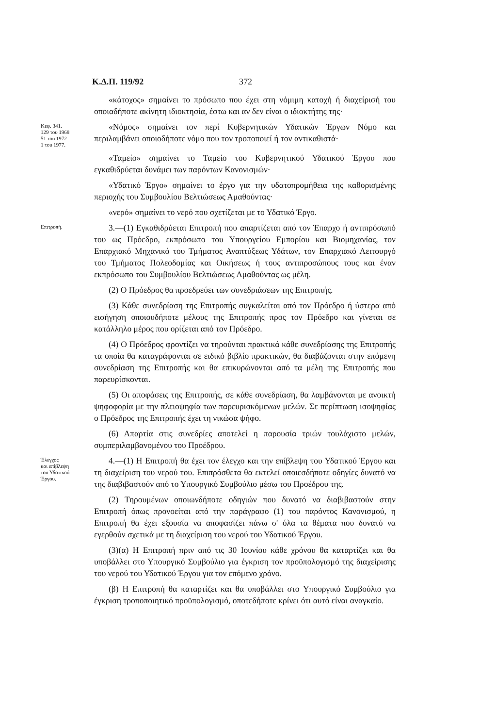Κ.Δ.Π. 119/92 372
«κάτοχος» σημαίνει το πρόσωπο που έχει στη νόμιμη κατοχή ή διαχείρισή του οποιαδήποτε ακίνητη ιδιοκτησία, έστω και αν δεν είναι ο ιδιοκτήτης της·
Κεφ. 341.
129 του 1968
51 του 1972
1 του 1977.
«Νόμος» σημαίνει τον περί Κυβερνητικών Υδατικών Έργων Νόμο και περιλαμβάνει οποιοδήποτε νόμο που τον τροποποιεί ή τον αντικαθιστά·
«Ταμείο» σημαίνει το Ταμείο του Κυβερνητικού Υδατικού Έργου που εγκαθιδρύεται δυνάμει των παρόντων Κανονισμών·
«Υδατικό Έργο» σημαίνει το έργο για την υδατοπρομήθεια της καθορισμένης περιοχής του Συμβουλίου Βελτιώσεως Αμαθούντας·
«νερό» σημαίνει το νερό που σχετίζεται με το Υδατικό Έργο.
Επιτροπή.
3.—(1) Εγκαθιδρύεται Επιτροπή που απαρτίζεται από τον Έπαρχο ή αντιπρόσωπό του ως Πρόεδρο, εκπρόσωπο του Υπουργείου Εμπορίου και Βιομηχανίας, τον Επαρχιακό Μηχανικό του Τμήματος Αναπτύξεως Υδάτων, τον Επαρχιακό Λειτουργό του Τμήματος Πολεοδομίας και Οικήσεως ή τους αντιπροσώπους τους και έναν εκπρόσωπο του Συμβουλίου Βελτιώσεως Αμαθούντας ως μέλη.
(2) Ο Πρόεδρος θα προεδρεύει των συνεδριάσεων της Επιτροπής.
(3) Κάθε συνεδρίαση της Επιτροπής συγκαλείται από τον Πρόεδρο ή ύστερα από εισήγηση οποιουδήποτε μέλους της Επιτροπής προς τον Πρόεδρο και γίνεται σε κατάλληλο μέρος που ορίζεται από τον Πρόεδρο.
(4) Ο Πρόεδρος φροντίζει να τηρούνται πρακτικά κάθε συνεδρίασης της Επιτροπής τα οποία θα καταγράφονται σε ειδικό βιβλίο πρακτικών, θα διαβάζονται στην επόμενη συνεδρίαση της Επιτροπής και θα επικυρώνονται από τα μέλη της Επιτροπής που παρευρίσκονται.
(5) Οι αποφάσεις της Επιτροπής, σε κάθε συνεδρίαση, θα λαμβάνονται με ανοικτή ψηφοφορία με την πλειοψηφία των παρευρισκόμενων μελών. Σε περίπτωση ισοψηφίας ο Πρόεδρος της Επιτροπής έχει τη νικώσα ψήφο.
(6) Απαρτία στις συνεδρίες αποτελεί η παρουσία τριών τουλάχιστο μελών, συμπεριλαμβανομένου του Προέδρου.
Έλεγχος
και επίβλεψη
του Υδατικού
Έργου.
4.—(1) Η Επιτροπή θα έχει τον έλεγχο και την επίβλεψη του Υδατικού Έργου και τη διαχείριση του νερού του. Επιπρόσθετα θα εκτελεί οποιεσδήποτε οδηγίες δυνατό να της διαβιβαστούν από το Υπουργικό Συμβούλιο μέσω του Προέδρου της.
(2) Τηρουμένων οποιωνδήποτε οδηγιών που δυνατό να διαβιβαστούν στην Επιτροπή όπως προνοείται από την παράγραφο (1) του παρόντος Κανονισμού, η Επιτροπή θα έχει εξουσία να αποφασίζει πάνω σ' όλα τα θέματα που δυνατό να εγερθούν σχετικά με τη διαχείριση του νερού του Υδατικού Έργου.
(3)(α) Η Επιτροπή πριν από τις 30 Ιουνίου κάθε χρόνου θα καταρτίζει και θα υποβάλλει στο Υπουργικό Συμβούλιο για έγκριση τον προϋπολογισμό της διαχείρισης του νερού του Υδατικού Έργου για τον επόμενο χρόνο.
(β) Η Επιτροπή θα καταρτίζει και θα υποβάλλει στο Υπουργικό Συμβούλιο για έγκριση τροποποιητικό προϋπολογισμό, οποτεδήποτε κρίνει ότι αυτό είναι αναγκαίο.